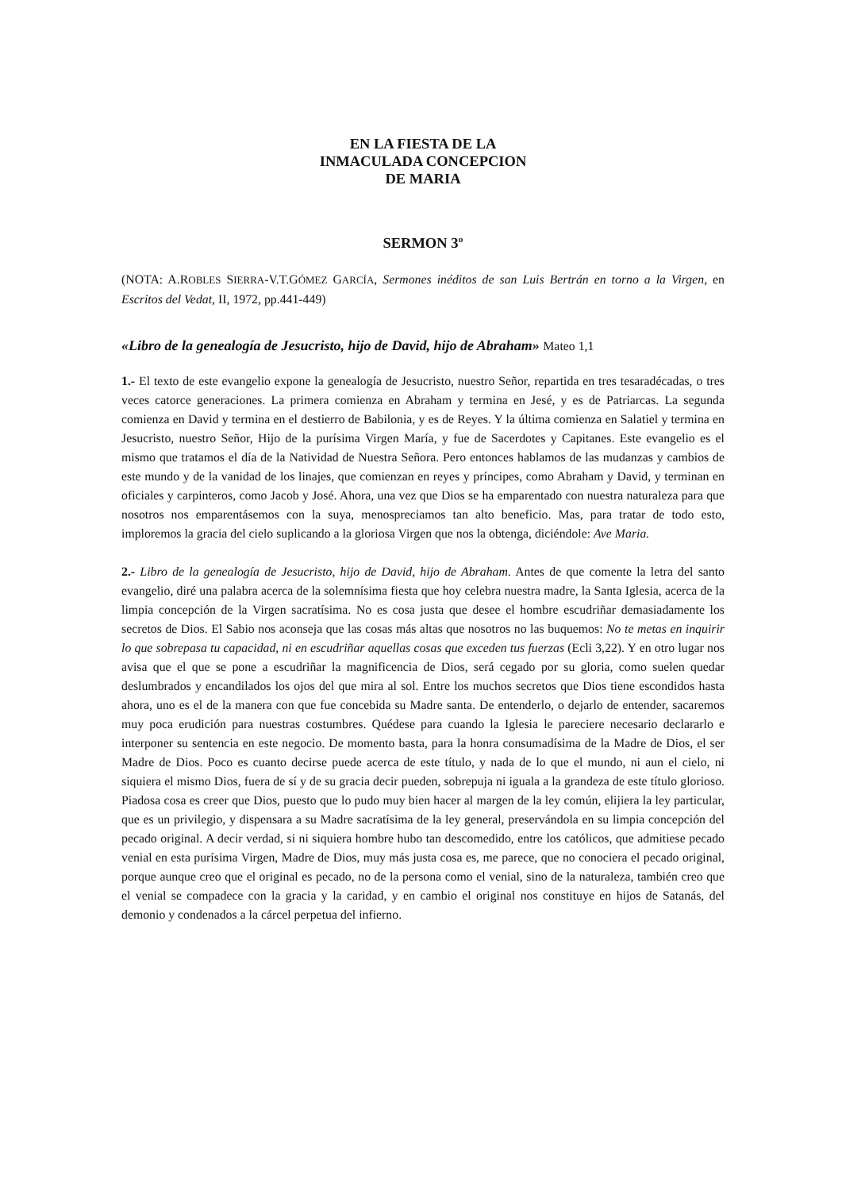EN LA FIESTA DE LA
INMACULADA CONCEPCION
DE MARIA
SERMON 3º
(NOTA: A.ROBLES SIERRA-V.T.GÓMEZ GARCÍA, Sermones inéditos de san Luis Bertrán en torno a la Virgen, en Escritos del Vedat, II, 1972, pp.441-449)
«Libro de la genealogía de Jesucristo, hijo de David, hijo de Abraham» Mateo 1,1
1.- El texto de este evangelio expone la genealogía de Jesucristo, nuestro Señor, repartida en tres tesaradécadas, o tres veces catorce generaciones. La primera comienza en Abraham y termina en Jesé, y es de Patriarcas. La segunda comienza en David y termina en el destierro de Babilonia, y es de Reyes. Y la última comienza en Salatiel y termina en Jesucristo, nuestro Señor, Hijo de la purísima Virgen María, y fue de Sacerdotes y Capitanes. Este evangelio es el mismo que tratamos el día de la Natividad de Nuestra Señora. Pero entonces hablamos de las mudanzas y cambios de este mundo y de la vanidad de los linajes, que comienzan en reyes y príncipes, como Abraham y David, y terminan en oficiales y carpinteros, como Jacob y José. Ahora, una vez que Dios se ha emparentado con nuestra naturaleza para que nosotros nos emparentásemos con la suya, menospreciamos tan alto beneficio. Mas, para tratar de todo esto, imploremos la gracia del cielo suplicando a la gloriosa Virgen que nos la obtenga, diciéndole: Ave Maria.
2.- Libro de la genealogía de Jesucristo, hijo de David, hijo de Abraham. Antes de que comente la letra del santo evangelio, diré una palabra acerca de la solemnísima fiesta que hoy celebra nuestra madre, la Santa Iglesia, acerca de la limpia concepción de la Virgen sacratísima. No es cosa justa que desee el hombre escudriñar demasiadamente los secretos de Dios. El Sabio nos aconseja que las cosas más altas que nosotros no las buquemos: No te metas en inquirir lo que sobrepasa tu capacidad, ni en escudriñar aquellas cosas que exceden tus fuerzas (Ecli 3,22). Y en otro lugar nos avisa que el que se pone a escudriñar la magnificencia de Dios, será cegado por su gloria, como suelen quedar deslumbrados y encandilados los ojos del que mira al sol. Entre los muchos secretos que Dios tiene escondidos hasta ahora, uno es el de la manera con que fue concebida su Madre santa. De entenderlo, o dejarlo de entender, sacaremos muy poca erudición para nuestras costumbres. Quédese para cuando la Iglesia le pareciere necesario declararlo e interponer su sentencia en este negocio. De momento basta, para la honra consumadísima de la Madre de Dios, el ser Madre de Dios. Poco es cuanto decirse puede acerca de este título, y nada de lo que el mundo, ni aun el cielo, ni siquiera el mismo Dios, fuera de sí y de su gracia decir pueden, sobrepuja ni iguala a la grandeza de este título glorioso. Piadosa cosa es creer que Dios, puesto que lo pudo muy bien hacer al margen de la ley común, elijiera la ley particular, que es un privilegio, y dispensara a su Madre sacratísima de la ley general, preservándola en su limpia concepción del pecado original. A decir verdad, si ni siquiera hombre hubo tan descomedido, entre los católicos, que admitiese pecado venial en esta purísima Virgen, Madre de Dios, muy más justa cosa es, me parece, que no conociera el pecado original, porque aunque creo que el original es pecado, no de la persona como el venial, sino de la naturaleza, también creo que el venial se compadece con la gracia y la caridad, y en cambio el original nos constituye en hijos de Satanás, del demonio y condenados a la cárcel perpetua del infierno.